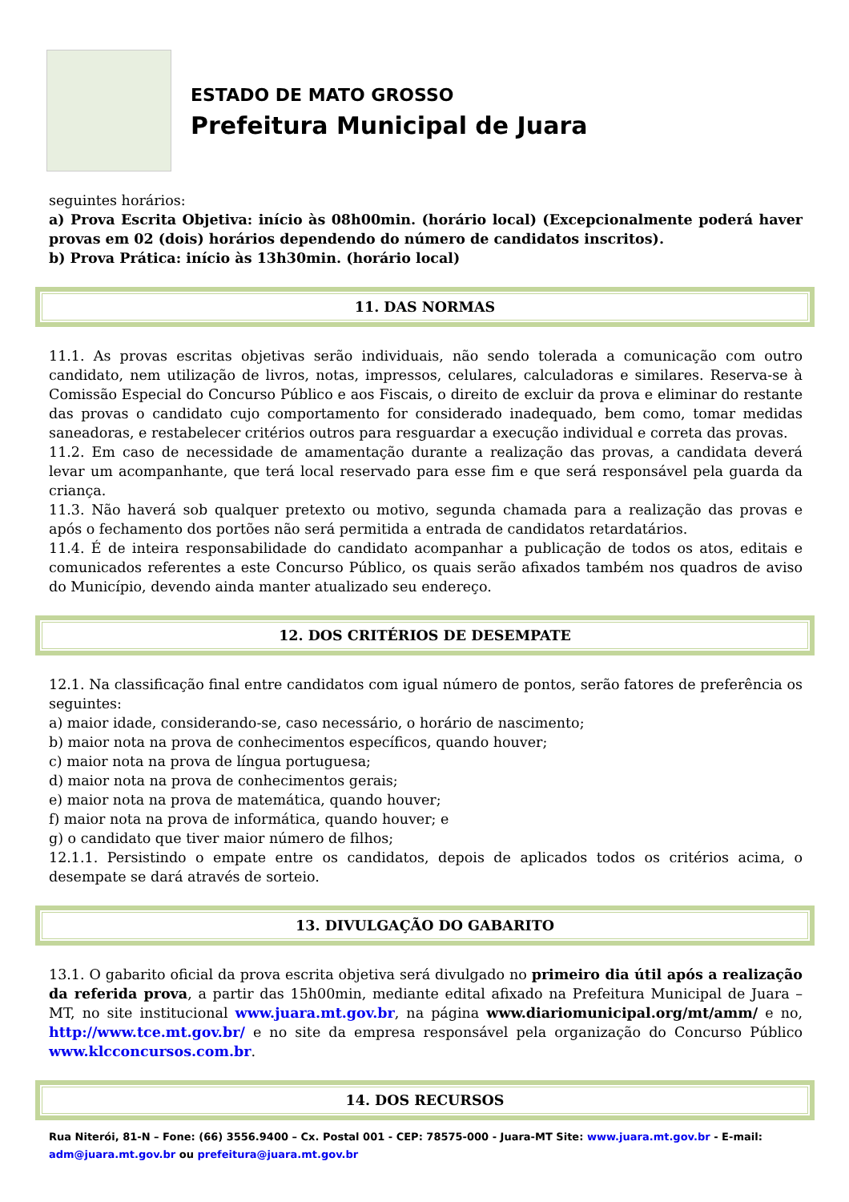ESTADO DE MATO GROSSO
Prefeitura Municipal de Juara
seguintes horários:
a) Prova Escrita Objetiva: início às 08h00min. (horário local) (Excepcionalmente poderá haver provas em 02 (dois) horários dependendo do número de candidatos inscritos).
b) Prova Prática: início às 13h30min. (horário local)
11. DAS NORMAS
11.1. As provas escritas objetivas serão individuais, não sendo tolerada a comunicação com outro candidato, nem utilização de livros, notas, impressos, celulares, calculadoras e similares. Reserva-se à Comissão Especial do Concurso Público e aos Fiscais, o direito de excluir da prova e eliminar do restante das provas o candidato cujo comportamento for considerado inadequado, bem como, tomar medidas saneadoras, e restabelecer critérios outros para resguardar a execução individual e correta das provas.
11.2. Em caso de necessidade de amamentação durante a realização das provas, a candidata deverá levar um acompanhante, que terá local reservado para esse fim e que será responsável pela guarda da criança.
11.3. Não haverá sob qualquer pretexto ou motivo, segunda chamada para a realização das provas e após o fechamento dos portões não será permitida a entrada de candidatos retardatários.
11.4. É de inteira responsabilidade do candidato acompanhar a publicação de todos os atos, editais e comunicados referentes a este Concurso Público, os quais serão afixados também nos quadros de aviso do Município, devendo ainda manter atualizado seu endereço.
12. DOS CRITÉRIOS DE DESEMPATE
12.1. Na classificação final entre candidatos com igual número de pontos, serão fatores de preferência os seguintes:
a) maior idade, considerando-se, caso necessário, o horário de nascimento;
b) maior nota na prova de conhecimentos específicos, quando houver;
c) maior nota na prova de língua portuguesa;
d) maior nota na prova de conhecimentos gerais;
e) maior nota na prova de matemática, quando houver;
f) maior nota na prova de informática, quando houver; e
g) o candidato que tiver maior número de filhos;
12.1.1. Persistindo o empate entre os candidatos, depois de aplicados todos os critérios acima, o desempate se dará através de sorteio.
13. DIVULGAÇÃO DO GABARITO
13.1. O gabarito oficial da prova escrita objetiva será divulgado no primeiro dia útil após a realização da referida prova, a partir das 15h00min, mediante edital afixado na Prefeitura Municipal de Juara – MT, no site institucional www.juara.mt.gov.br, na página www.diariomunicipal.org/mt/amm/ e no, http://www.tce.mt.gov.br/ e no site da empresa responsável pela organização do Concurso Público www.klcconcursos.com.br.
14. DOS RECURSOS
Rua Niterói, 81-N – Fone: (66) 3556.9400 – Cx. Postal 001 - CEP: 78575-000 - Juara-MT Site: www.juara.mt.gov.br - E-mail: adm@juara.mt.gov.br ou prefeitura@juara.mt.gov.br